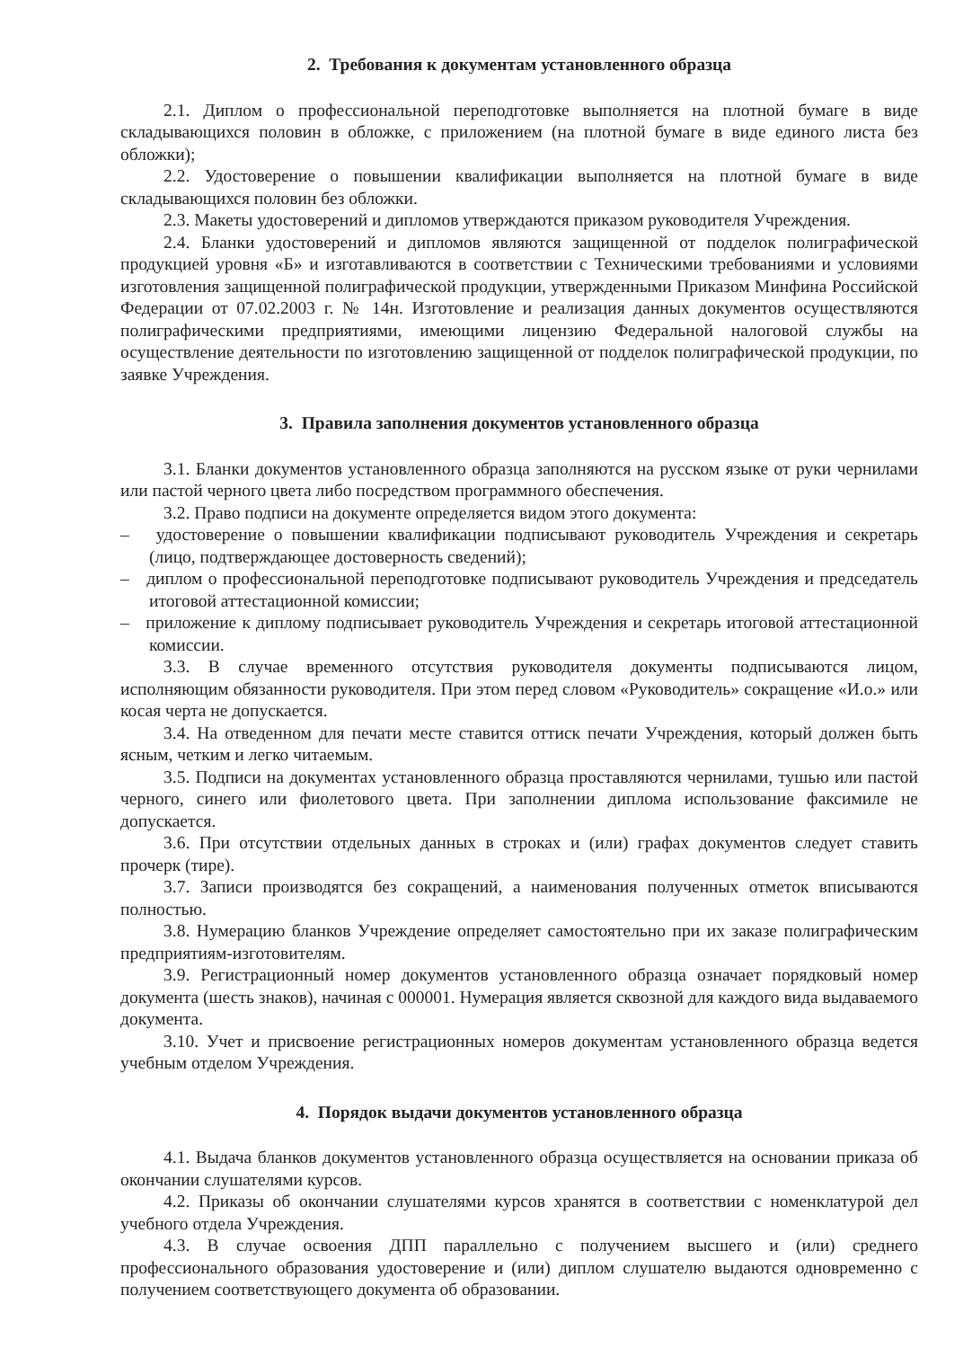2. Требования к документам установленного образца
2.1. Диплом о профессиональной переподготовке выполняется на плотной бумаге в виде складывающихся половин в обложке, с приложением (на плотной бумаге в виде единого листа без обложки);
2.2. Удостоверение о повышении квалификации выполняется на плотной бумаге в виде складывающихся половин без обложки.
2.3. Макеты удостоверений и дипломов утверждаются приказом руководителя Учреждения.
2.4. Бланки удостоверений и дипломов являются защищенной от подделок полиграфической продукцией уровня «Б» и изготавливаются в соответствии с Техническими требованиями и условиями изготовления защищенной полиграфической продукции, утвержденными Приказом Минфина Российской Федерации от 07.02.2003 г. № 14н. Изготовление и реализация данных документов осуществляются полиграфическими предприятиями, имеющими лицензию Федеральной налоговой службы на осуществление деятельности по изготовлению защищенной от подделок полиграфической продукции, по заявке Учреждения.
3. Правила заполнения документов установленного образца
3.1. Бланки документов установленного образца заполняются на русском языке от руки чернилами или пастой черного цвета либо посредством программного обеспечения.
3.2. Право подписи на документе определяется видом этого документа:
– удостоверение о повышении квалификации подписывают руководитель Учреждения и секретарь (лицо, подтверждающее достоверность сведений);
– диплом о профессиональной переподготовке подписывают руководитель Учреждения и председатель итоговой аттестационной комиссии;
– приложение к диплому подписывает руководитель Учреждения и секретарь итоговой аттестационной комиссии.
3.3. В случае временного отсутствия руководителя документы подписываются лицом, исполняющим обязанности руководителя. При этом перед словом «Руководитель» сокращение «И.о.» или косая черта не допускается.
3.4. На отведенном для печати месте ставится оттиск печати Учреждения, который должен быть ясным, четким и легко читаемым.
3.5. Подписи на документах установленного образца проставляются чернилами, тушью или пастой черного, синего или фиолетового цвета. При заполнении диплома использование факсимиле не допускается.
3.6. При отсутствии отдельных данных в строках и (или) графах документов следует ставить прочерк (тире).
3.7. Записи производятся без сокращений, а наименования полученных отметок вписываются полностью.
3.8. Нумерацию бланков Учреждение определяет самостоятельно при их заказе полиграфическим предприятиям-изготовителям.
3.9. Регистрационный номер документов установленного образца означает порядковый номер документа (шесть знаков), начиная с 000001. Нумерация является сквозной для каждого вида выдаваемого документа.
3.10. Учет и присвоение регистрационных номеров документам установленного образца ведется учебным отделом Учреждения.
4. Порядок выдачи документов установленного образца
4.1. Выдача бланков документов установленного образца осуществляется на основании приказа об окончании слушателями курсов.
4.2. Приказы об окончании слушателями курсов хранятся в соответствии с номенклатурой дел учебного отдела Учреждения.
4.3. В случае освоения ДПП параллельно с получением высшего и (или) среднего профессионального образования удостоверение и (или) диплом слушателю выдаются одновременно с получением соответствующего документа об образовании.